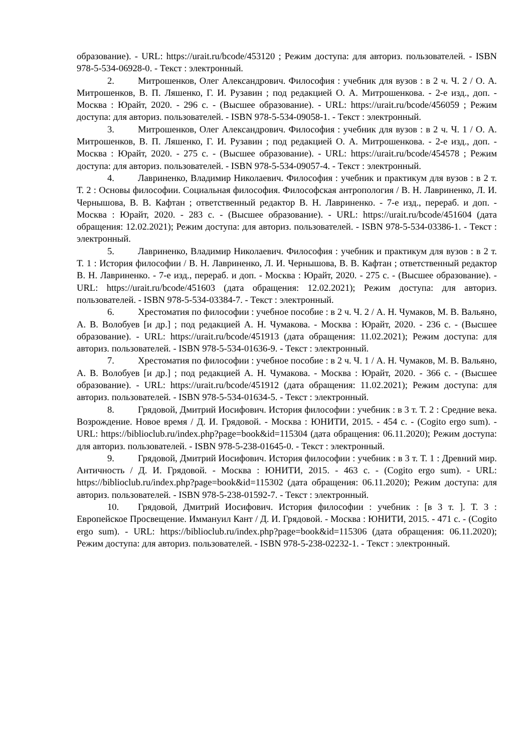образование). - URL: https://urait.ru/bcode/453120 ; Режим доступа: для авториз. пользователей. - ISBN 978-5-534-06928-0. - Текст : электронный.
2. Митрошенков, Олег Александрович. Философия : учебник для вузов : в 2 ч. Ч. 2 / О. А. Митрошенков, В. П. Ляшенко, Г. И. Рузавин ; под редакцией О. А. Митрошенкова. - 2-е изд., доп. - Москва : Юрайт, 2020. - 296 с. - (Высшее образование). - URL: https://urait.ru/bcode/456059 ; Режим доступа: для авториз. пользователей. - ISBN 978-5-534-09058-1. - Текст : электронный.
3. Митрошенков, Олег Александрович. Философия : учебник для вузов : в 2 ч. Ч. 1 / О. А. Митрошенков, В. П. Ляшенко, Г. И. Рузавин ; под редакцией О. А. Митрошенкова. - 2-е изд., доп. - Москва : Юрайт, 2020. - 275 с. - (Высшее образование). - URL: https://urait.ru/bcode/454578 ; Режим доступа: для авториз. пользователей. - ISBN 978-5-534-09057-4. - Текст : электронный.
4. Лавриненко, Владимир Николаевич. Философия : учебник и практикум для вузов : в 2 т. Т. 2 : Основы философии. Социальная философия. Философская антропология / В. Н. Лавриненко, Л. И. Чернышова, В. В. Кафтан ; ответственный редактор В. Н. Лавриненко. - 7-е изд., перераб. и доп. - Москва : Юрайт, 2020. - 283 с. - (Высшее образование). - URL: https://urait.ru/bcode/451604 (дата обращения: 12.02.2021); Режим доступа: для авториз. пользователей. - ISBN 978-5-534-03386-1. - Текст : электронный.
5. Лавриненко, Владимир Николаевич. Философия : учебник и практикум для вузов : в 2 т. Т. 1 : История философии / В. Н. Лавриненко, Л. И. Чернышова, В. В. Кафтан ; ответственный редактор В. Н. Лавриненко. - 7-е изд., перераб. и доп. - Москва : Юрайт, 2020. - 275 с. - (Высшее образование). - URL: https://urait.ru/bcode/451603 (дата обращения: 12.02.2021); Режим доступа: для авториз. пользователей. - ISBN 978-5-534-03384-7. - Текст : электронный.
6. Хрестоматия по философии : учебное пособие : в 2 ч. Ч. 2 / А. Н. Чумаков, М. В. Вальяно, А. В. Волобуев [и др.] ; под редакцией А. Н. Чумакова. - Москва : Юрайт, 2020. - 236 с. - (Высшее образование). - URL: https://urait.ru/bcode/451913 (дата обращения: 11.02.2021); Режим доступа: для авториз. пользователей. - ISBN 978-5-534-01636-9. - Текст : электронный.
7. Хрестоматия по философии : учебное пособие : в 2 ч. Ч. 1 / А. Н. Чумаков, М. В. Вальяно, А. В. Волобуев [и др.] ; под редакцией А. Н. Чумакова. - Москва : Юрайт, 2020. - 366 с. - (Высшее образование). - URL: https://urait.ru/bcode/451912 (дата обращения: 11.02.2021); Режим доступа: для авториз. пользователей. - ISBN 978-5-534-01634-5. - Текст : электронный.
8. Грядовой, Дмитрий Иосифович. История философии : учебник : в 3 т. Т. 2 : Средние века. Возрождение. Новое время / Д. И. Грядовой. - Москва : ЮНИТИ, 2015. - 454 с. - (Cogito ergo sum). - URL: https://biblioclub.ru/index.php?page=book&id=115304 (дата обращения: 06.11.2020); Режим доступа: для авториз. пользователей. - ISBN 978-5-238-01645-0. - Текст : электронный.
9. Грядовой, Дмитрий Иосифович. История философии : учебник : в 3 т. Т. 1 : Древний мир. Античность / Д. И. Грядовой. - Москва : ЮНИТИ, 2015. - 463 с. - (Cogito ergo sum). - URL: https://biblioclub.ru/index.php?page=book&id=115302 (дата обращения: 06.11.2020); Режим доступа: для авториз. пользователей. - ISBN 978-5-238-01592-7. - Текст : электронный.
10. Грядовой, Дмитрий Иосифович. История философии : учебник : [в 3 т. ]. Т. 3 : Европейское Просвещение. Иммануил Кант / Д. И. Грядовой. - Москва : ЮНИТИ, 2015. - 471 с. - (Cogito ergo sum). - URL: https://biblioclub.ru/index.php?page=book&id=115306 (дата обращения: 06.11.2020); Режим доступа: для авториз. пользователей. - ISBN 978-5-238-02232-1. - Текст : электронный.